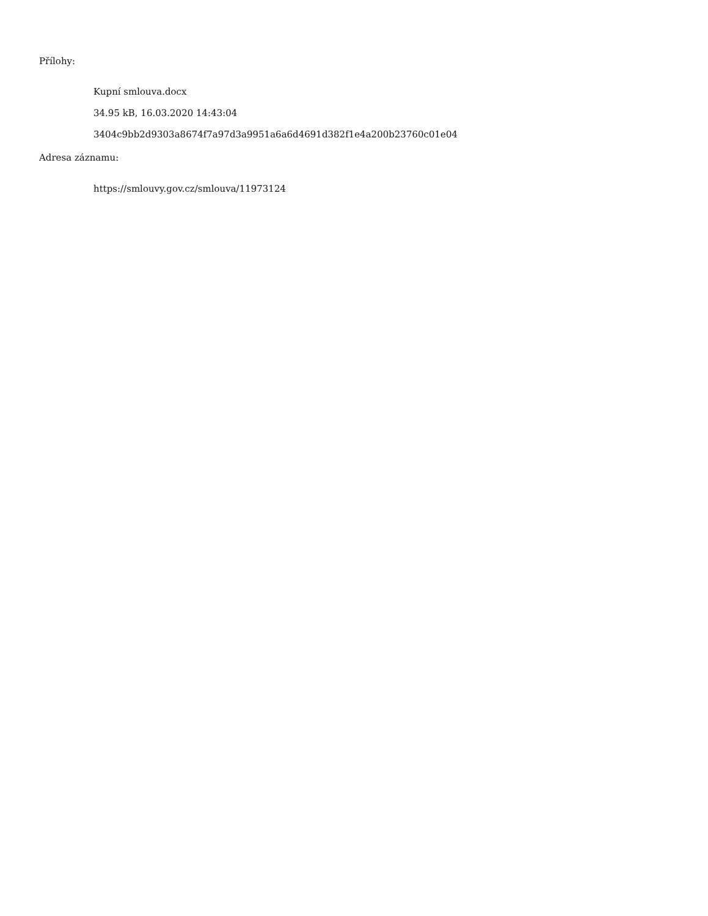Přílohy:
Kupní smlouva.docx
34.95 kB, 16.03.2020 14:43:04
3404c9bb2d9303a8674f7a97d3a9951a6a6d4691d382f1e4a200b23760c01e04
Adresa záznamu:
https://smlouvy.gov.cz/smlouva/11973124